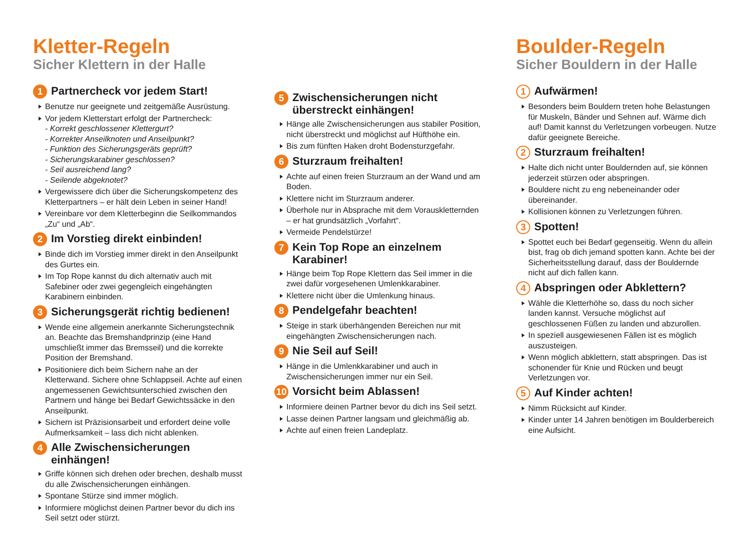Kletter-Regeln
Sicher Klettern in der Halle
1 Partnercheck vor jedem Start!
Benutze nur geeignete und zeitgemäße Ausrüstung.
Vor jedem Kletterstart erfolgt der Partnercheck:
- Korrekt geschlossener Klettergurt?
- Korrekter Anseilknoten und Anseilpunkt?
- Funktion des Sicherungsgeräts geprüft?
- Sicherungskarabiner geschlossen?
- Seil ausreichend lang?
- Seilende abgeknotet?
Vergewissere dich über die Sicherungskompetenz des Kletterpartners – er hält dein Leben in seiner Hand!
Vereinbare vor dem Kletterbeginn die Seilkommandos „Zu“ und „Ab“.
2 Im Vorstieg direkt einbinden!
Binde dich im Vorstieg immer direkt in den Anseilpunkt des Gurtes ein.
Im Top Rope kannst du dich alternativ auch mit Safebiner oder zwei gegengleich eingehängten Karabinern einbinden.
3 Sicherungsgerät richtig bedienen!
Wende eine allgemein anerkannte Sicherungstechnik an. Beachte das Bremshandprinzip (eine Hand umschließt immer das Bremsseil) und die korrekte Position der Bremshand.
Positioniere dich beim Sichern nahe an der Kletterwand. Sichere ohne Schlappseil. Achte auf einen angemessenen Gewichtsunterschied zwischen den Partnern und hänge bei Bedarf Gewichtssäcke in den Anseilpunkt.
Sichern ist Präzisionsarbeit und erfordert deine volle Aufmerksamkeit – lass dich nicht ablenken.
4 Alle Zwischensicherungen einhängen!
Griffe können sich drehen oder brechen, deshalb musst du alle Zwischensicherungen einhängen.
Spontane Stürze sind immer möglich.
Informiere möglichst deinen Partner bevor du dich ins Seil setzt oder stürzt.
5 Zwischensicherungen nicht überstreckt einhängen!
Hänge alle Zwischensicherungen aus stabiler Position, nicht überstreckt und möglichst auf Hüfthöhe ein.
Bis zum fünften Haken droht Bodensturzgefahr.
6 Sturzraum freihalten!
Achte auf einen freien Sturzraum an der Wand und am Boden.
Klettere nicht im Sturzraum anderer.
Überhole nur in Absprache mit dem Vorauskletternden – er hat grundsätzlich „Vorfahrt“.
Vermeide Pendelstürze!
7 Kein Top Rope an einzelnem Karabiner!
Hänge beim Top Rope Klettern das Seil immer in die zwei dafür vorgesehenen Umlenkkarabiner.
Klettere nicht über die Umlenkung hinaus.
8 Pendelgefahr beachten!
Steige in stark überhängenden Bereichen nur mit eingehängten Zwischensicherungen nach.
9 Nie Seil auf Seil!
Hänge in die Umlenkkarabiner und auch in Zwischensicherungen immer nur ein Seil.
10 Vorsicht beim Ablassen!
Informiere deinen Partner bevor du dich ins Seil setzt.
Lasse deinen Partner langsam und gleichmäßig ab.
Achte auf einen freien Landeplatz.
Boulder-Regeln
Sicher Bouldern in der Halle
1 Aufwärmen!
Besonders beim Bouldern treten hohe Belastungen für Muskeln, Bänder und Sehnen auf. Wärme dich auf! Damit kannst du Verletzungen vorbeugen. Nutze dafür geeignete Bereiche.
2 Sturzraum freihalten!
Halte dich nicht unter Bouldernden auf, sie können jederzeit stürzen oder abspringen.
Bouldere nicht zu eng nebeneinander oder übereinander.
Kollisionen können zu Verletzungen führen.
3 Spotten!
Spottet euch bei Bedarf gegenseitig. Wenn du allein bist, frag ob dich jemand spotten kann. Achte bei der Sicherheitsstellung darauf, dass der Bouldernde nicht auf dich fallen kann.
4 Abspringen oder Abklettern?
Wähle die Kletterhöhe so, dass du noch sicher landen kannst. Versuche möglichst auf geschlossenen Füßen zu landen und abzurollen.
In speziell ausgewiesenen Fällen ist es möglich auszusteigen.
Wenn möglich abklettern, statt abspringen. Das ist schonender für Knie und Rücken und beugt Verletzungen vor.
5 Auf Kinder achten!
Nimm Rücksicht auf Kinder.
Kinder unter 14 Jahren benötigen im Boulderbereich eine Aufsicht.